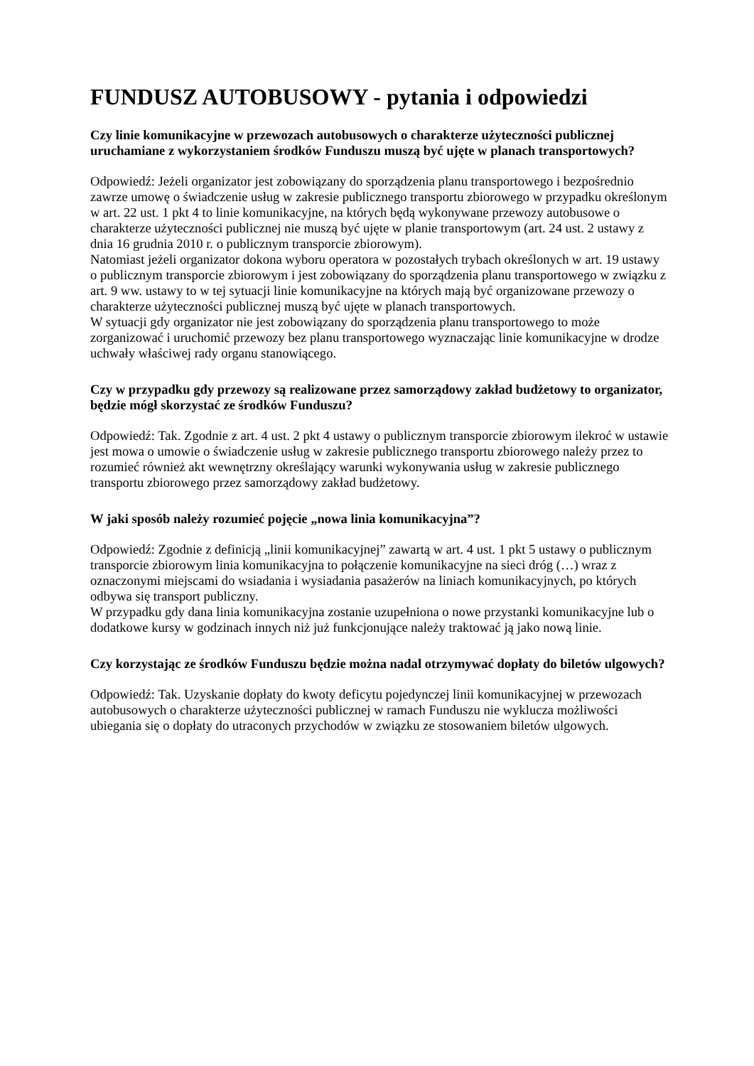FUNDUSZ AUTOBUSOWY - pytania i odpowiedzi
Czy linie komunikacyjne w przewozach autobusowych o charakterze użyteczności publicznej uruchamiane z wykorzystaniem środków Funduszu muszą być ujęte w planach transportowych?
Odpowiedź: Jeżeli organizator jest zobowiązany do sporządzenia planu transportowego i bezpośrednio zawrze umowę o świadczenie usług w zakresie publicznego transportu zbiorowego w przypadku określonym w art. 22 ust. 1 pkt 4 to linie komunikacyjne, na których będą wykonywane przewozy autobusowe o charakterze użyteczności publicznej nie muszą być ujęte w planie transportowym (art. 24 ust. 2 ustawy z dnia 16 grudnia 2010 r. o publicznym transporcie zbiorowym).
Natomiast jeżeli organizator dokona wyboru operatora w pozostałych trybach określonych w art. 19 ustawy o publicznym transporcie zbiorowym i jest zobowiązany do sporządzenia planu transportowego w związku z art. 9 ww. ustawy to w tej sytuacji linie komunikacyjne na których mają być organizowane przewozy o charakterze użyteczności publicznej muszą być ujęte w planach transportowych.
W sytuacji gdy organizator nie jest zobowiązany do sporządzenia planu transportowego to może zorganizować i uruchomić przewozy bez planu transportowego wyznaczając linie komunikacyjne w drodze uchwały właściwej rady organu stanowiącego.
Czy w przypadku gdy przewozy są realizowane przez samorządowy zakład budżetowy to organizator, będzie mógł skorzystać ze środków Funduszu?
Odpowiedź: Tak. Zgodnie z art. 4 ust. 2 pkt 4 ustawy o publicznym transporcie zbiorowym ilekroć w ustawie jest mowa o umowie o świadczenie usług w zakresie publicznego transportu zbiorowego należy przez to rozumieć również akt wewnętrzny określający warunki wykonywania usług w zakresie publicznego transportu zbiorowego przez samorządowy zakład budżetowy.
W jaki sposób należy rozumieć pojęcie „nowa linia komunikacyjna”?
Odpowiedź: Zgodnie z definicją „linii komunikacyjnej” zawartą w art. 4 ust. 1 pkt 5 ustawy o publicznym transporcie zbiorowym linia komunikacyjna to połączenie komunikacyjne na sieci dróg (…) wraz z oznaczonymi miejscami do wsiadania i wysiadania pasażerów na liniach komunikacyjnych, po których odbywa się transport publiczny.
W przypadku gdy dana linia komunikacyjna zostanie uzupełniona o nowe przystanki komunikacyjne lub o dodatkowe kursy w godzinach innych niż już funkcjonujące należy traktować ją jako nową linie.
Czy korzystając ze środków Funduszu będzie można nadal otrzymywać dopłaty do biletów ulgowych?
Odpowiedź: Tak. Uzyskanie dopłaty do kwoty deficytu pojedynczej linii komunikacyjnej w przewozach autobusowych o charakterze użyteczności publicznej w ramach Funduszu nie wyklucza możliwości ubiegania się o dopłaty do utraconych przychodów w związku ze stosowaniem biletów ulgowych.